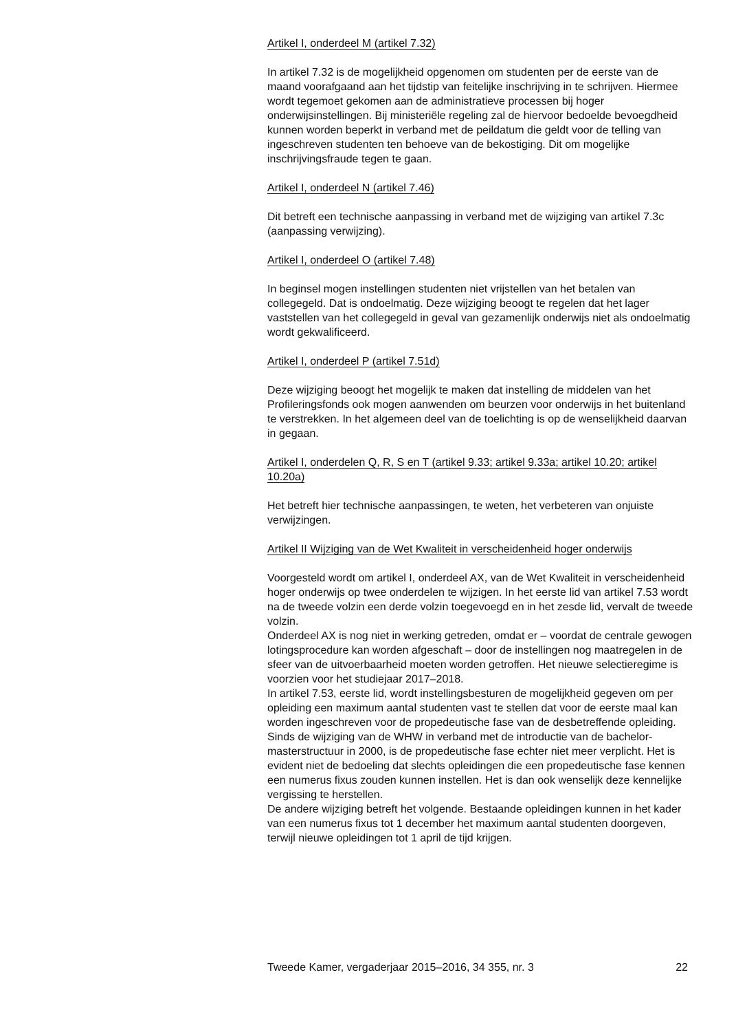Artikel I, onderdeel M (artikel 7.32)
In artikel 7.32 is de mogelijkheid opgenomen om studenten per de eerste van de maand voorafgaand aan het tijdstip van feitelijke inschrijving in te schrijven. Hiermee wordt tegemoet gekomen aan de administratieve processen bij hoger onderwijsinstellingen. Bij ministeriële regeling zal de hiervoor bedoelde bevoegdheid kunnen worden beperkt in verband met de peildatum die geldt voor de telling van ingeschreven studenten ten behoeve van de bekostiging. Dit om mogelijke inschrijvingsfraude tegen te gaan.
Artikel I, onderdeel N (artikel 7.46)
Dit betreft een technische aanpassing in verband met de wijziging van artikel 7.3c (aanpassing verwijzing).
Artikel I, onderdeel O (artikel 7.48)
In beginsel mogen instellingen studenten niet vrijstellen van het betalen van collegegeld. Dat is ondoelmatig. Deze wijziging beoogt te regelen dat het lager vaststellen van het collegegeld in geval van gezamenlijk onderwijs niet als ondoelmatig wordt gekwalificeerd.
Artikel I, onderdeel P (artikel 7.51d)
Deze wijziging beoogt het mogelijk te maken dat instelling de middelen van het Profileringsfonds ook mogen aanwenden om beurzen voor onderwijs in het buitenland te verstrekken. In het algemeen deel van de toelichting is op de wenselijkheid daarvan in gegaan.
Artikel I, onderdelen Q, R, S en T (artikel 9.33; artikel 9.33a; artikel 10.20; artikel 10.20a)
Het betreft hier technische aanpassingen, te weten, het verbeteren van onjuiste verwijzingen.
Artikel II Wijziging van de Wet Kwaliteit in verscheidenheid hoger onderwijs
Voorgesteld wordt om artikel I, onderdeel AX, van de Wet Kwaliteit in verscheidenheid hoger onderwijs op twee onderdelen te wijzigen. In het eerste lid van artikel 7.53 wordt na de tweede volzin een derde volzin toegevoegd en in het zesde lid, vervalt de tweede volzin.
Onderdeel AX is nog niet in werking getreden, omdat er – voordat de centrale gewogen lotingsprocedure kan worden afgeschaft – door de instellingen nog maatregelen in de sfeer van de uitvoerbaarheid moeten worden getroffen. Het nieuwe selectieregime is voorzien voor het studiejaar 2017–2018.
In artikel 7.53, eerste lid, wordt instellingsbesturen de mogelijkheid gegeven om per opleiding een maximum aantal studenten vast te stellen dat voor de eerste maal kan worden ingeschreven voor de propedeutische fase van de desbetreffende opleiding. Sinds de wijziging van de WHW in verband met de introductie van de bachelor-masterstructuur in 2000, is de propedeutische fase echter niet meer verplicht. Het is evident niet de bedoeling dat slechts opleidingen die een propedeutische fase kennen een numerus fixus zouden kunnen instellen. Het is dan ook wenselijk deze kennelijke vergissing te herstellen.
De andere wijziging betreft het volgende. Bestaande opleidingen kunnen in het kader van een numerus fixus tot 1 december het maximum aantal studenten doorgeven, terwijl nieuwe opleidingen tot 1 april de tijd krijgen.
Tweede Kamer, vergaderjaar 2015–2016, 34 355, nr. 3 22